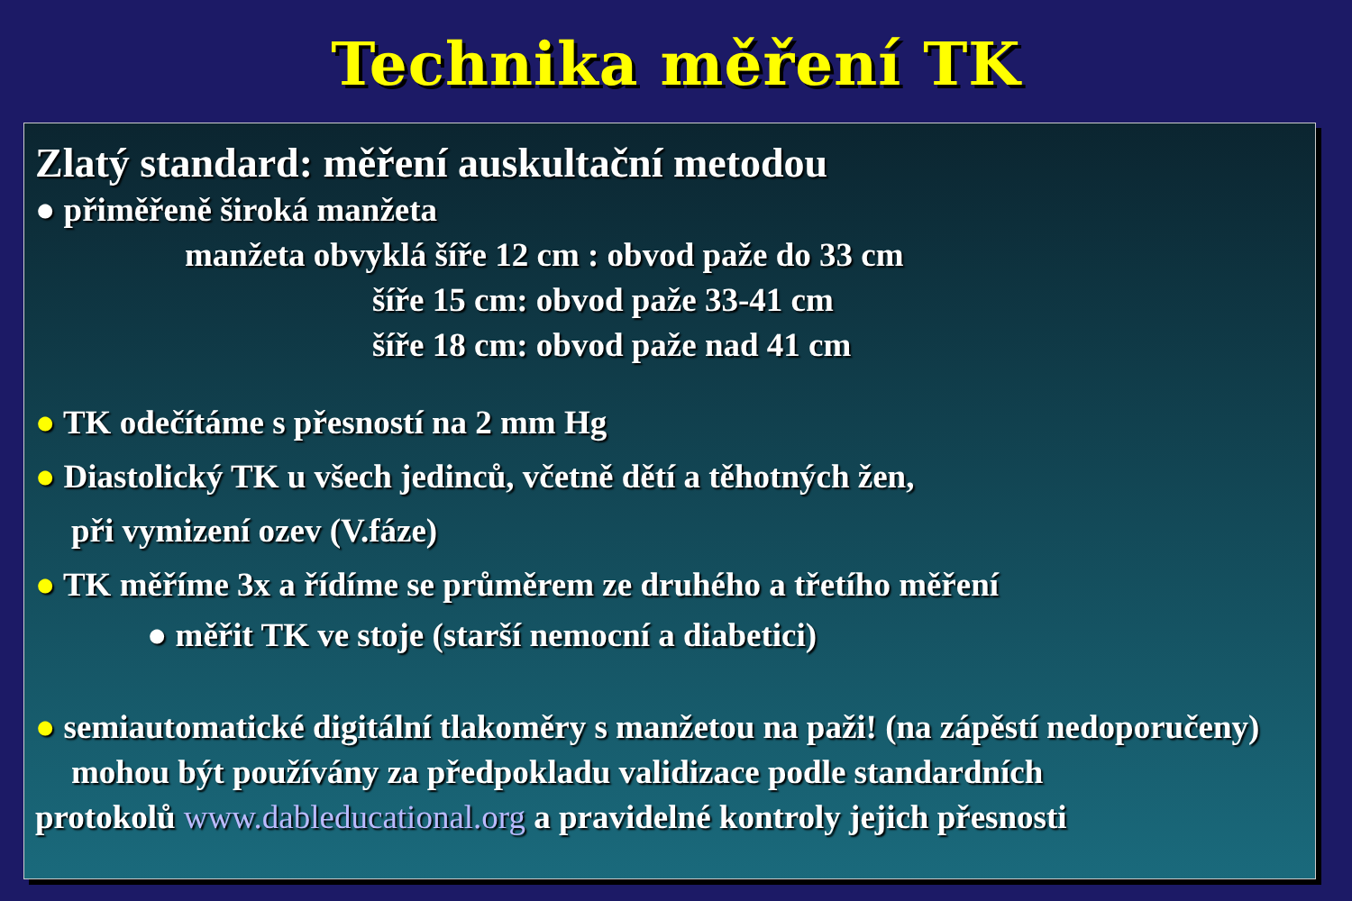Technika měření TK
Zlatý standard: měření auskultační metodou
● přiměřeně široká manžeta
manžeta obvyklá šíře 12 cm : obvod paže do 33 cm
šíře 15 cm: obvod paže 33-41 cm
šíře 18 cm: obvod paže nad 41 cm
● TK odečítáme s přesností na 2 mm Hg
● Diastolický TK u všech jedinců, včetně dětí a těhotných žen,
při vymizení ozev (V.fáze)
● TK měříme 3x a řídíme se průměrem ze druhého a třetího měření
● měřit TK ve stoje (starší nemocní a diabetici)
● semiautomatické digitální tlakoměry s manžetou na paži! (na zápěstí nedoporučeny)
mohou být používány za předpokladu validizace podle standardních
protokolů www.dableducational.org a pravidelné kontroly jejich přesnosti